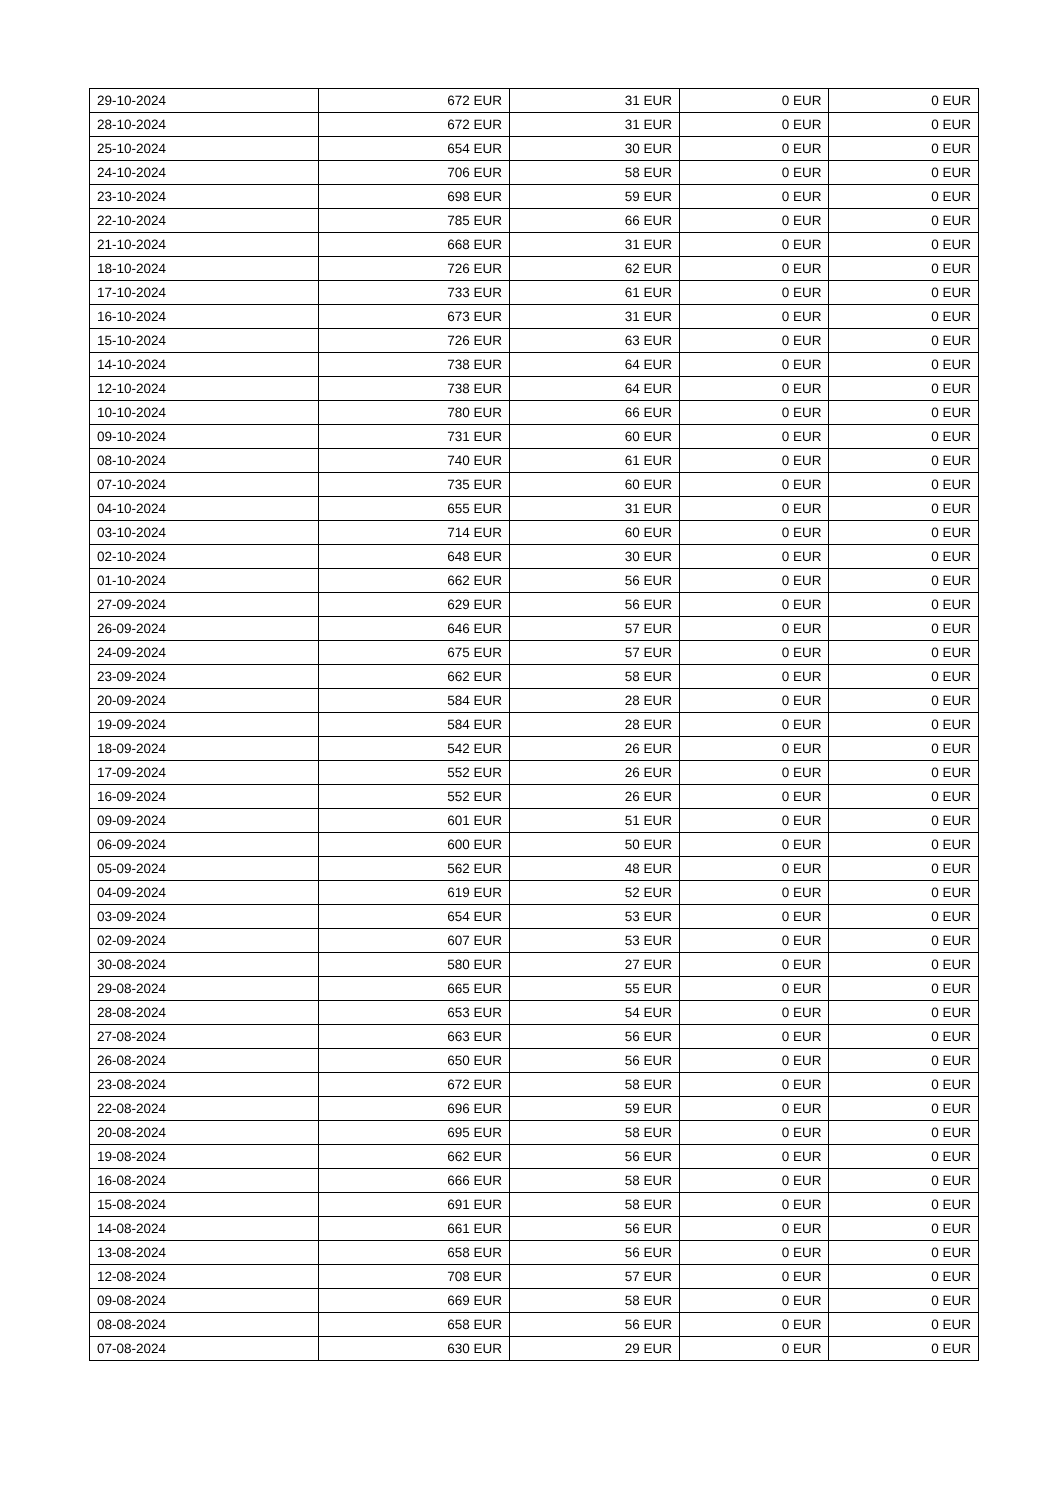| 29-10-2024 | 672 EUR | 31 EUR | 0 EUR | 0 EUR |
| 28-10-2024 | 672 EUR | 31 EUR | 0 EUR | 0 EUR |
| 25-10-2024 | 654 EUR | 30 EUR | 0 EUR | 0 EUR |
| 24-10-2024 | 706 EUR | 58 EUR | 0 EUR | 0 EUR |
| 23-10-2024 | 698 EUR | 59 EUR | 0 EUR | 0 EUR |
| 22-10-2024 | 785 EUR | 66 EUR | 0 EUR | 0 EUR |
| 21-10-2024 | 668 EUR | 31 EUR | 0 EUR | 0 EUR |
| 18-10-2024 | 726 EUR | 62 EUR | 0 EUR | 0 EUR |
| 17-10-2024 | 733 EUR | 61 EUR | 0 EUR | 0 EUR |
| 16-10-2024 | 673 EUR | 31 EUR | 0 EUR | 0 EUR |
| 15-10-2024 | 726 EUR | 63 EUR | 0 EUR | 0 EUR |
| 14-10-2024 | 738 EUR | 64 EUR | 0 EUR | 0 EUR |
| 12-10-2024 | 738 EUR | 64 EUR | 0 EUR | 0 EUR |
| 10-10-2024 | 780 EUR | 66 EUR | 0 EUR | 0 EUR |
| 09-10-2024 | 731 EUR | 60 EUR | 0 EUR | 0 EUR |
| 08-10-2024 | 740 EUR | 61 EUR | 0 EUR | 0 EUR |
| 07-10-2024 | 735 EUR | 60 EUR | 0 EUR | 0 EUR |
| 04-10-2024 | 655 EUR | 31 EUR | 0 EUR | 0 EUR |
| 03-10-2024 | 714 EUR | 60 EUR | 0 EUR | 0 EUR |
| 02-10-2024 | 648 EUR | 30 EUR | 0 EUR | 0 EUR |
| 01-10-2024 | 662 EUR | 56 EUR | 0 EUR | 0 EUR |
| 27-09-2024 | 629 EUR | 56 EUR | 0 EUR | 0 EUR |
| 26-09-2024 | 646 EUR | 57 EUR | 0 EUR | 0 EUR |
| 24-09-2024 | 675 EUR | 57 EUR | 0 EUR | 0 EUR |
| 23-09-2024 | 662 EUR | 58 EUR | 0 EUR | 0 EUR |
| 20-09-2024 | 584 EUR | 28 EUR | 0 EUR | 0 EUR |
| 19-09-2024 | 584 EUR | 28 EUR | 0 EUR | 0 EUR |
| 18-09-2024 | 542 EUR | 26 EUR | 0 EUR | 0 EUR |
| 17-09-2024 | 552 EUR | 26 EUR | 0 EUR | 0 EUR |
| 16-09-2024 | 552 EUR | 26 EUR | 0 EUR | 0 EUR |
| 09-09-2024 | 601 EUR | 51 EUR | 0 EUR | 0 EUR |
| 06-09-2024 | 600 EUR | 50 EUR | 0 EUR | 0 EUR |
| 05-09-2024 | 562 EUR | 48 EUR | 0 EUR | 0 EUR |
| 04-09-2024 | 619 EUR | 52 EUR | 0 EUR | 0 EUR |
| 03-09-2024 | 654 EUR | 53 EUR | 0 EUR | 0 EUR |
| 02-09-2024 | 607 EUR | 53 EUR | 0 EUR | 0 EUR |
| 30-08-2024 | 580 EUR | 27 EUR | 0 EUR | 0 EUR |
| 29-08-2024 | 665 EUR | 55 EUR | 0 EUR | 0 EUR |
| 28-08-2024 | 653 EUR | 54 EUR | 0 EUR | 0 EUR |
| 27-08-2024 | 663 EUR | 56 EUR | 0 EUR | 0 EUR |
| 26-08-2024 | 650 EUR | 56 EUR | 0 EUR | 0 EUR |
| 23-08-2024 | 672 EUR | 58 EUR | 0 EUR | 0 EUR |
| 22-08-2024 | 696 EUR | 59 EUR | 0 EUR | 0 EUR |
| 20-08-2024 | 695 EUR | 58 EUR | 0 EUR | 0 EUR |
| 19-08-2024 | 662 EUR | 56 EUR | 0 EUR | 0 EUR |
| 16-08-2024 | 666 EUR | 58 EUR | 0 EUR | 0 EUR |
| 15-08-2024 | 691 EUR | 58 EUR | 0 EUR | 0 EUR |
| 14-08-2024 | 661 EUR | 56 EUR | 0 EUR | 0 EUR |
| 13-08-2024 | 658 EUR | 56 EUR | 0 EUR | 0 EUR |
| 12-08-2024 | 708 EUR | 57 EUR | 0 EUR | 0 EUR |
| 09-08-2024 | 669 EUR | 58 EUR | 0 EUR | 0 EUR |
| 08-08-2024 | 658 EUR | 56 EUR | 0 EUR | 0 EUR |
| 07-08-2024 | 630 EUR | 29 EUR | 0 EUR | 0 EUR |